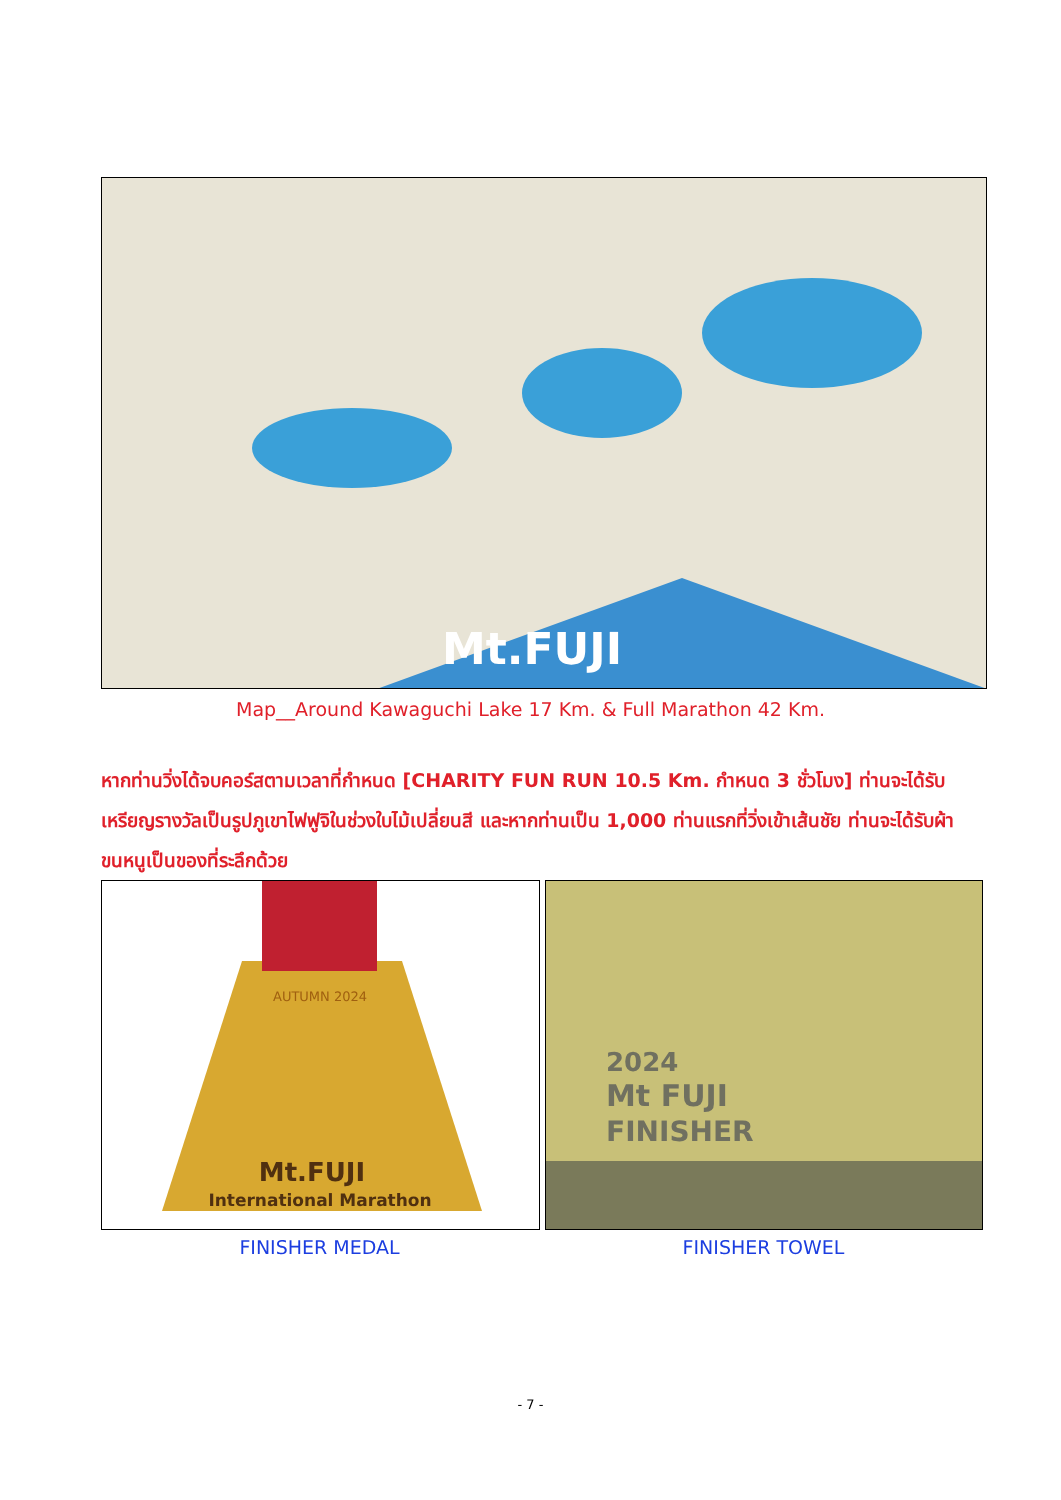Mt.FUJI
Map__Around Kawaguchi Lake 17 Km. & Full Marathon 42 Km.
หากท่านวิ่งได้จบคอร์สตามเวลาที่กำหนด [CHARITY FUN RUN 10.5 Km. กำหนด 3 ชั่วโมง] ท่านจะได้รับเหรียญรางวัลเป็นรูปภูเขาไฟฟูจิในช่วงใบไม้เปลี่ยนสี และหากท่านเป็น 1,000 ท่านแรกที่วิ่งเข้าเส้นชัย ท่านจะได้รับผ้าขนหนูเป็นของที่ระลึกด้วย
AUTUMN 2024
Mt.FUJI
International Marathon
2024
Mt FUJI
FINISHER
FINISHER MEDAL FINISHER TOWEL
- 7 -